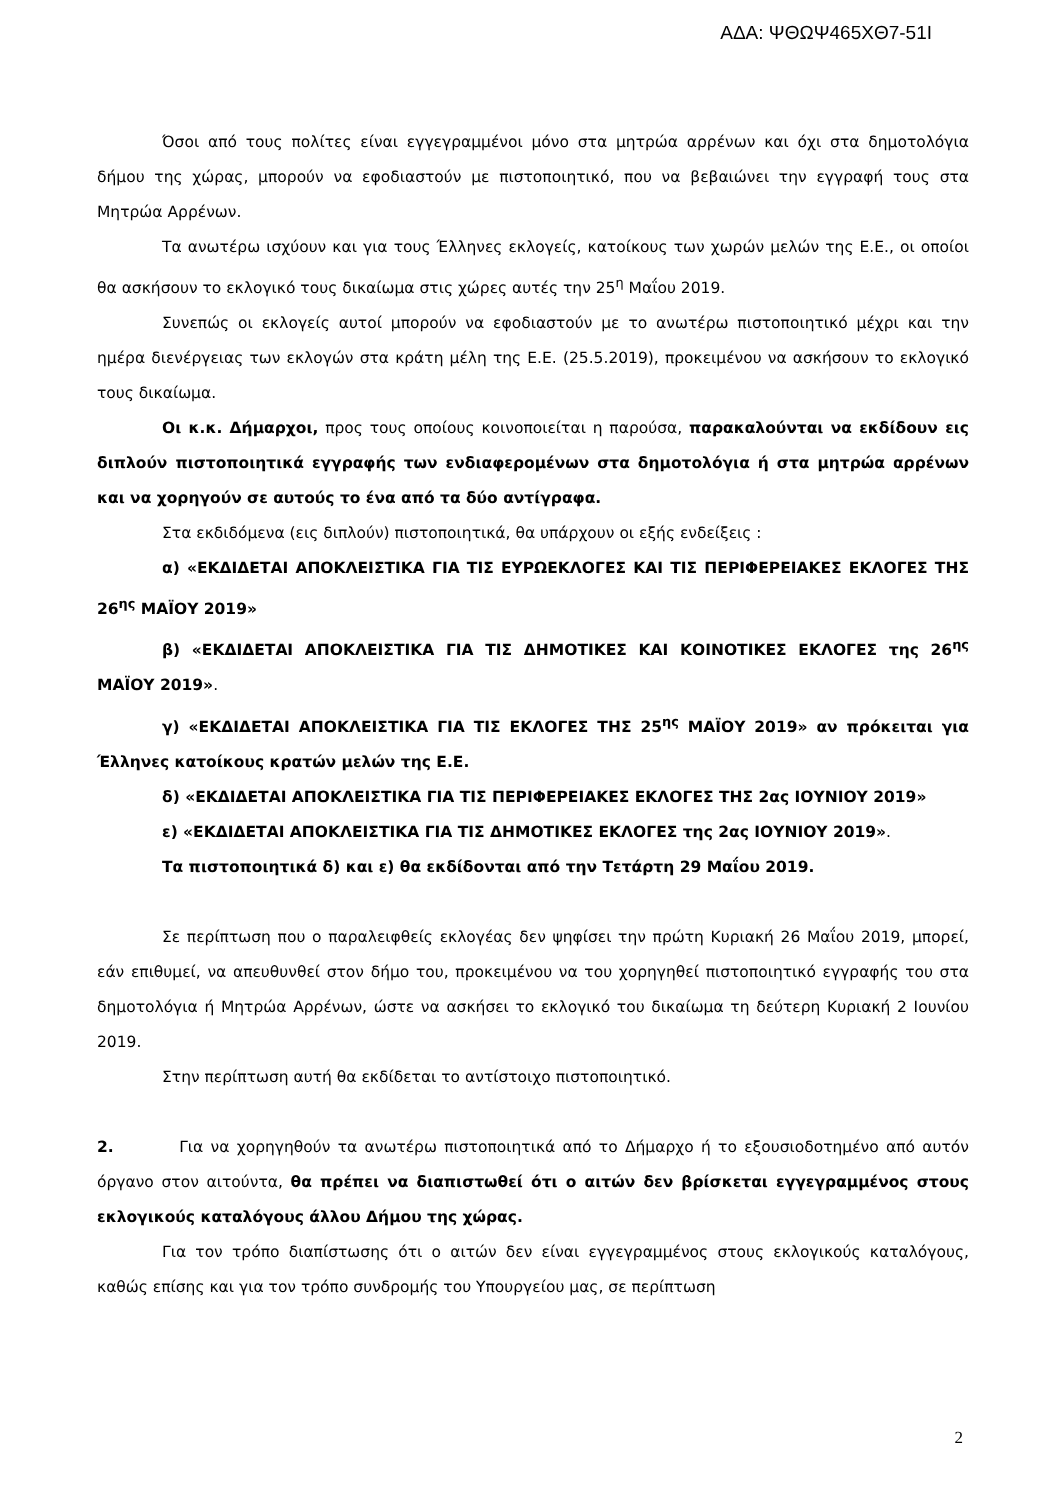ΑΔΑ: ΨΘΩΨ465ΧΘ7-51Ι
Όσοι από τους πολίτες είναι εγγεγραμμένοι μόνο στα μητρώα αρρένων και όχι στα δημοτολόγια δήμου της χώρας, μπορούν να εφοδιαστούν με πιστοποιητικό, που να βεβαιώνει την εγγραφή τους στα Μητρώα Αρρένων.
Τα ανωτέρω ισχύουν και για τους Έλληνες εκλογείς, κατοίκους των χωρών μελών της Ε.Ε., οι οποίοι θα ασκήσουν το εκλογικό τους δικαίωμα στις χώρες αυτές την 25<sup>η</sup> Μαΐου 2019.
Συνεπώς οι εκλογείς αυτοί μπορούν να εφοδιαστούν με το ανωτέρω πιστοποιητικό μέχρι και την ημέρα διενέργειας των εκλογών στα κράτη μέλη της Ε.Ε. (25.5.2019), προκειμένου να ασκήσουν το εκλογικό τους δικαίωμα.
Οι κ.κ. Δήμαρχοι, προς τους οποίους κοινοποιείται η παρούσα, παρακαλούνται να εκδίδουν εις διπλούν πιστοποιητικά εγγραφής των ενδιαφερομένων στα δημοτολόγια ή στα μητρώα αρρένων και να χορηγούν σε αυτούς το ένα από τα δύο αντίγραφα.
Στα εκδιδόμενα (εις διπλούν) πιστοποιητικά, θα υπάρχουν οι εξής ενδείξεις :
α) «ΕΚΔΙΔΕΤΑΙ ΑΠΟΚΛΕΙΣΤΙΚΑ ΓΙΑ ΤΙΣ ΕΥΡΩΕΚΛΟΓΕΣ ΚΑΙ ΤΙΣ ΠΕΡΙΦΕΡΕΙΑΚΕΣ ΕΚΛΟΓΕΣ ΤΗΣ 26<sup>ης</sup> ΜΑΪΟΥ 2019»
β) «ΕΚΔΙΔΕΤΑΙ ΑΠΟΚΛΕΙΣΤΙΚΑ ΓΙΑ ΤΙΣ ΔΗΜΟΤΙΚΕΣ ΚΑΙ ΚΟΙΝΟΤΙΚΕΣ ΕΚΛΟΓΕΣ της 26<sup>ης</sup> ΜΑΪΟΥ 2019».
γ) «ΕΚΔΙΔΕΤΑΙ ΑΠΟΚΛΕΙΣΤΙΚΑ ΓΙΑ ΤΙΣ ΕΚΛΟΓΕΣ ΤΗΣ 25<sup>ης</sup> ΜΑΪΟΥ 2019» αν πρόκειται για Έλληνες κατοίκους κρατών μελών της Ε.Ε.
δ) «ΕΚΔΙΔΕΤΑΙ ΑΠΟΚΛΕΙΣΤΙΚΑ ΓΙΑ ΤΙΣ ΠΕΡΙΦΕΡΕΙΑΚΕΣ ΕΚΛΟΓΕΣ ΤΗΣ 2ας ΙΟΥΝΙΟΥ 2019»
ε) «ΕΚΔΙΔΕΤΑΙ ΑΠΟΚΛΕΙΣΤΙΚΑ ΓΙΑ ΤΙΣ ΔΗΜΟΤΙΚΕΣ ΕΚΛΟΓΕΣ της 2ας ΙΟΥΝΙΟΥ 2019».
Τα πιστοποιητικά δ) και ε) θα εκδίδονται από την Τετάρτη 29 Μαΐου 2019.
Σε περίπτωση που ο παραλειφθείς εκλογέας δεν ψηφίσει την πρώτη Κυριακή 26 Μαΐου 2019, μπορεί, εάν επιθυμεί, να απευθυνθεί στον δήμο του, προκειμένου να του χορηγηθεί πιστοποιητικό εγγραφής του στα δημοτολόγια ή Μητρώα Αρρένων, ώστε να ασκήσει το εκλογικό του δικαίωμα τη δεύτερη Κυριακή 2 Ιουνίου 2019.
Στην περίπτωση αυτή θα εκδίδεται το αντίστοιχο πιστοποιητικό.
2. Για να χορηγηθούν τα ανωτέρω πιστοποιητικά από το Δήμαρχο ή το εξουσιοδοτημένο από αυτόν όργανο στον αιτούντα, θα πρέπει να διαπιστωθεί ότι ο αιτών δεν βρίσκεται εγγεγραμμένος στους εκλογικούς καταλόγους άλλου Δήμου της χώρας.
Για τον τρόπο διαπίστωσης ότι ο αιτών δεν είναι εγγεγραμμένος στους εκλογικούς καταλόγους, καθώς επίσης και για τον τρόπο συνδρομής του Υπουργείου μας, σε περίπτωση
2